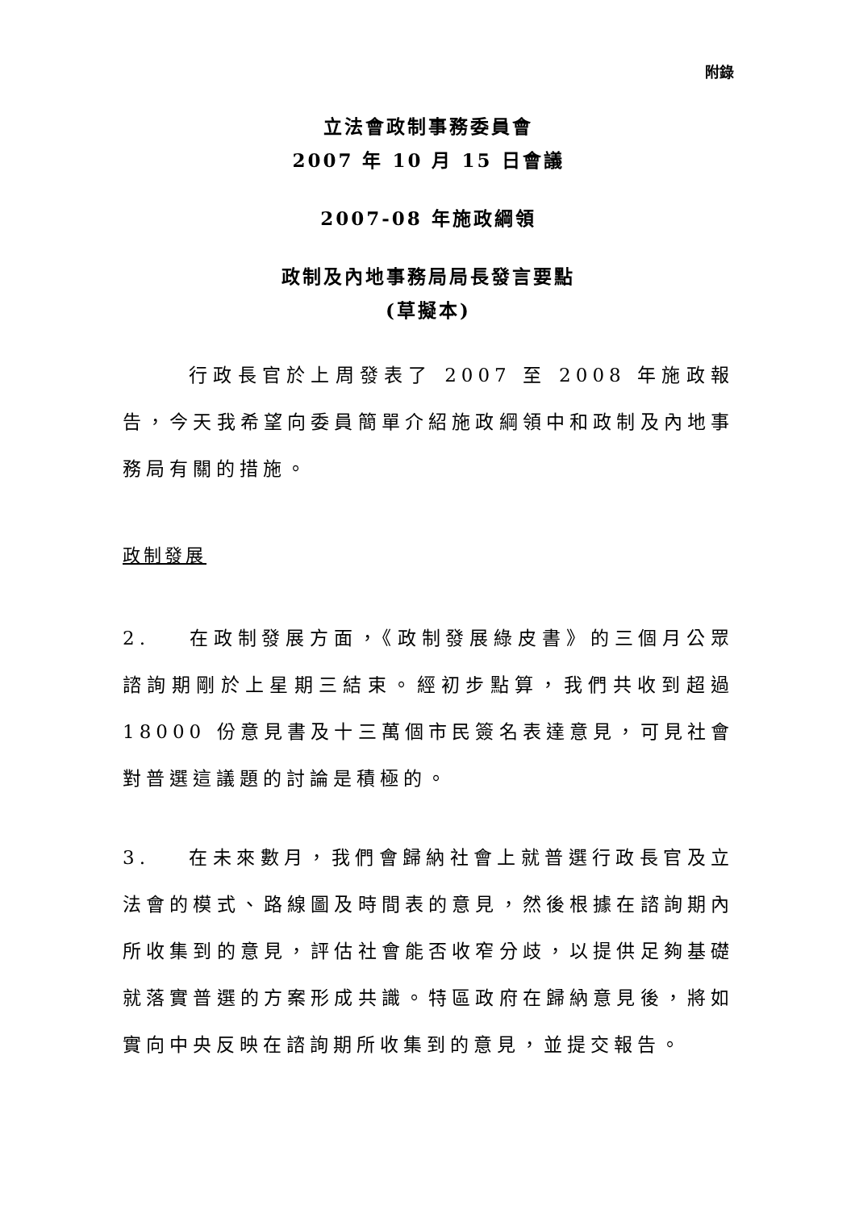附錄
立法會政制事務委員會
2007 年 10 月 15 日會議
2007-08 年施政綱領
政制及內地事務局局長發言要點
(草擬本)
行政長官於上周發表了 2007 至 2008 年施政報告，今天我希望向委員簡單介紹施政綱領中和政制及內地事務局有關的措施。
政制發展
2. 在政制發展方面，《政制發展綠皮書》的三個月公眾諮詢期剛於上星期三結束。經初步點算，我們共收到超過 18000 份意見書及十三萬個市民簽名表達意見，可見社會對普選這議題的討論是積極的。
3. 在未來數月，我們會歸納社會上就普選行政長官及立法會的模式、路線圖及時間表的意見，然後根據在諮詢期內所收集到的意見，評估社會能否收窄分歧，以提供足夠基礎就落實普選的方案形成共識。特區政府在歸納意見後，將如實向中央反映在諮詢期所收集到的意見，並提交報告。